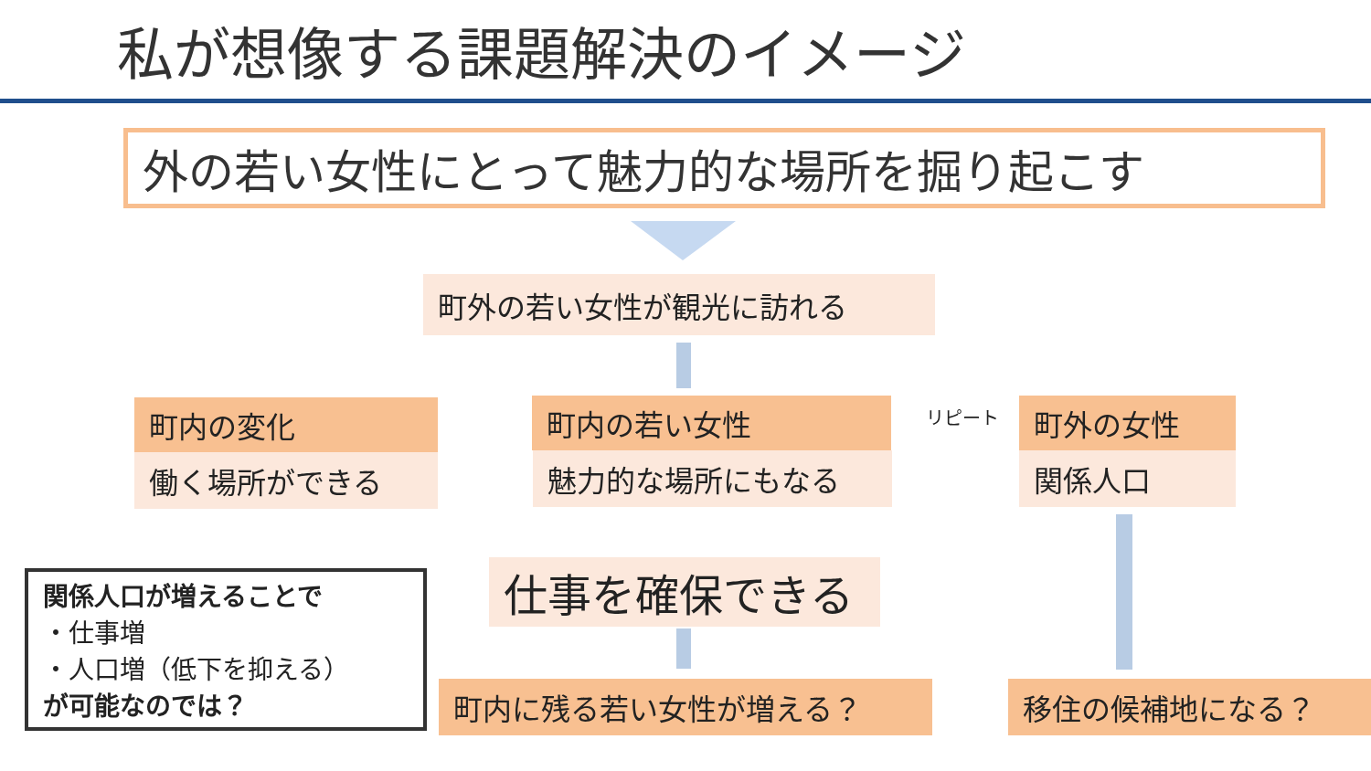私が想像する課題解決のイメージ
外の若い女性にとって魅力的な場所を掘り起こす
町外の若い女性が観光に訪れる
町内の変化
働く場所ができる
町内の若い女性
魅力的な場所にもなる
リピート 町外の女性
関係人口
仕事を確保できる
関係人口が増えることで
・仕事増
・人口増（低下を抑える）
が可能なのでは？
町内に残る若い女性が増える？ 移住の候補地になる？